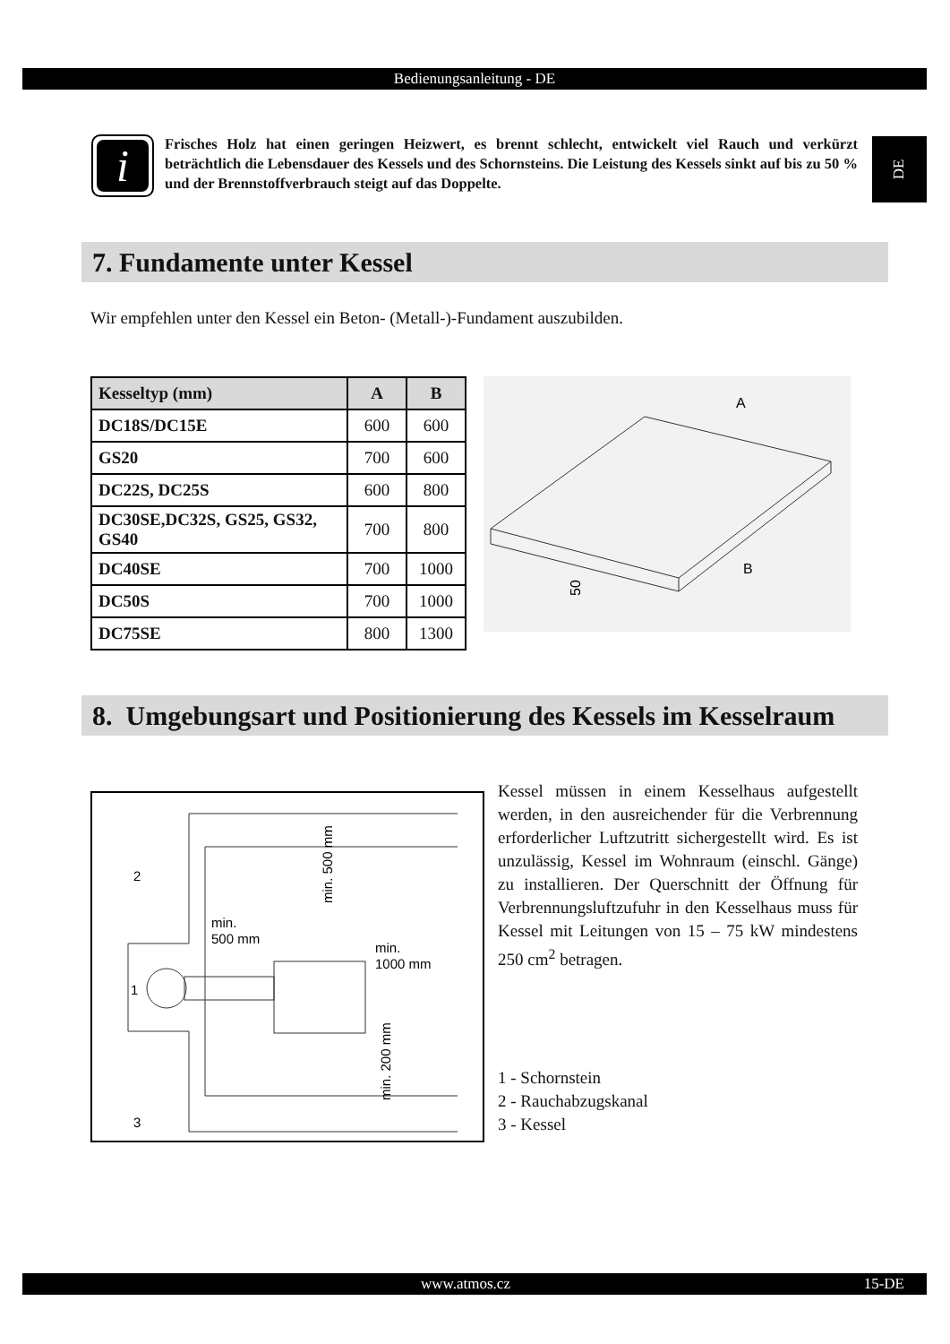Bedienungsanleitung - DE
DE
i
Frisches Holz hat einen geringen Heizwert, es brennt schlecht, entwickelt viel Rauch und verkürzt beträchtlich die Lebensdauer des Kessels und des Schornsteins. Die Leistung des Kessels sinkt auf bis zu 50 % und der Brennstoffverbrauch steigt auf das Doppelte.
7. Fundamente unter Kessel
Wir empfehlen unter den Kessel ein Beton- (Metall-)-Fundament auszubilden.
| Kesseltyp (mm) | A | B |
| --- | --- | --- |
| DC18S/DC15E | 600 | 600 |
| GS20 | 700 | 600 |
| DC22S, DC25S | 600 | 800 |
| DC30SE,DC32S, GS25, GS32, GS40 | 700 | 800 |
| DC40SE | 700 | 1000 |
| DC50S | 700 | 1000 |
| DC75SE | 800 | 1300 |
A
B
50
8. Umgebungsart und Positionierung des Kessels im Kesselraum
1
2
3
min.
500 mm
min.
1000 mm
min. 500 mm
min. 200 mm
Kessel müssen in einem Kesselhaus aufgestellt werden, in den ausreichender für die Verbrennung erforderlicher Luftzutritt sichergestellt wird. Es ist unzulässig, Kessel im Wohnraum (einschl. Gänge) zu installieren. Der Querschnitt der Öffnung für Verbrennungsluftzufuhr in den Kesselhaus muss für Kessel mit Leitungen von 15 – 75 kW mindestens 250 cm<sup>2</sup> betragen.
1 - Schornstein
2 - Rauchabzugskanal
3 - Kessel
www.atmos.cz 15-DE